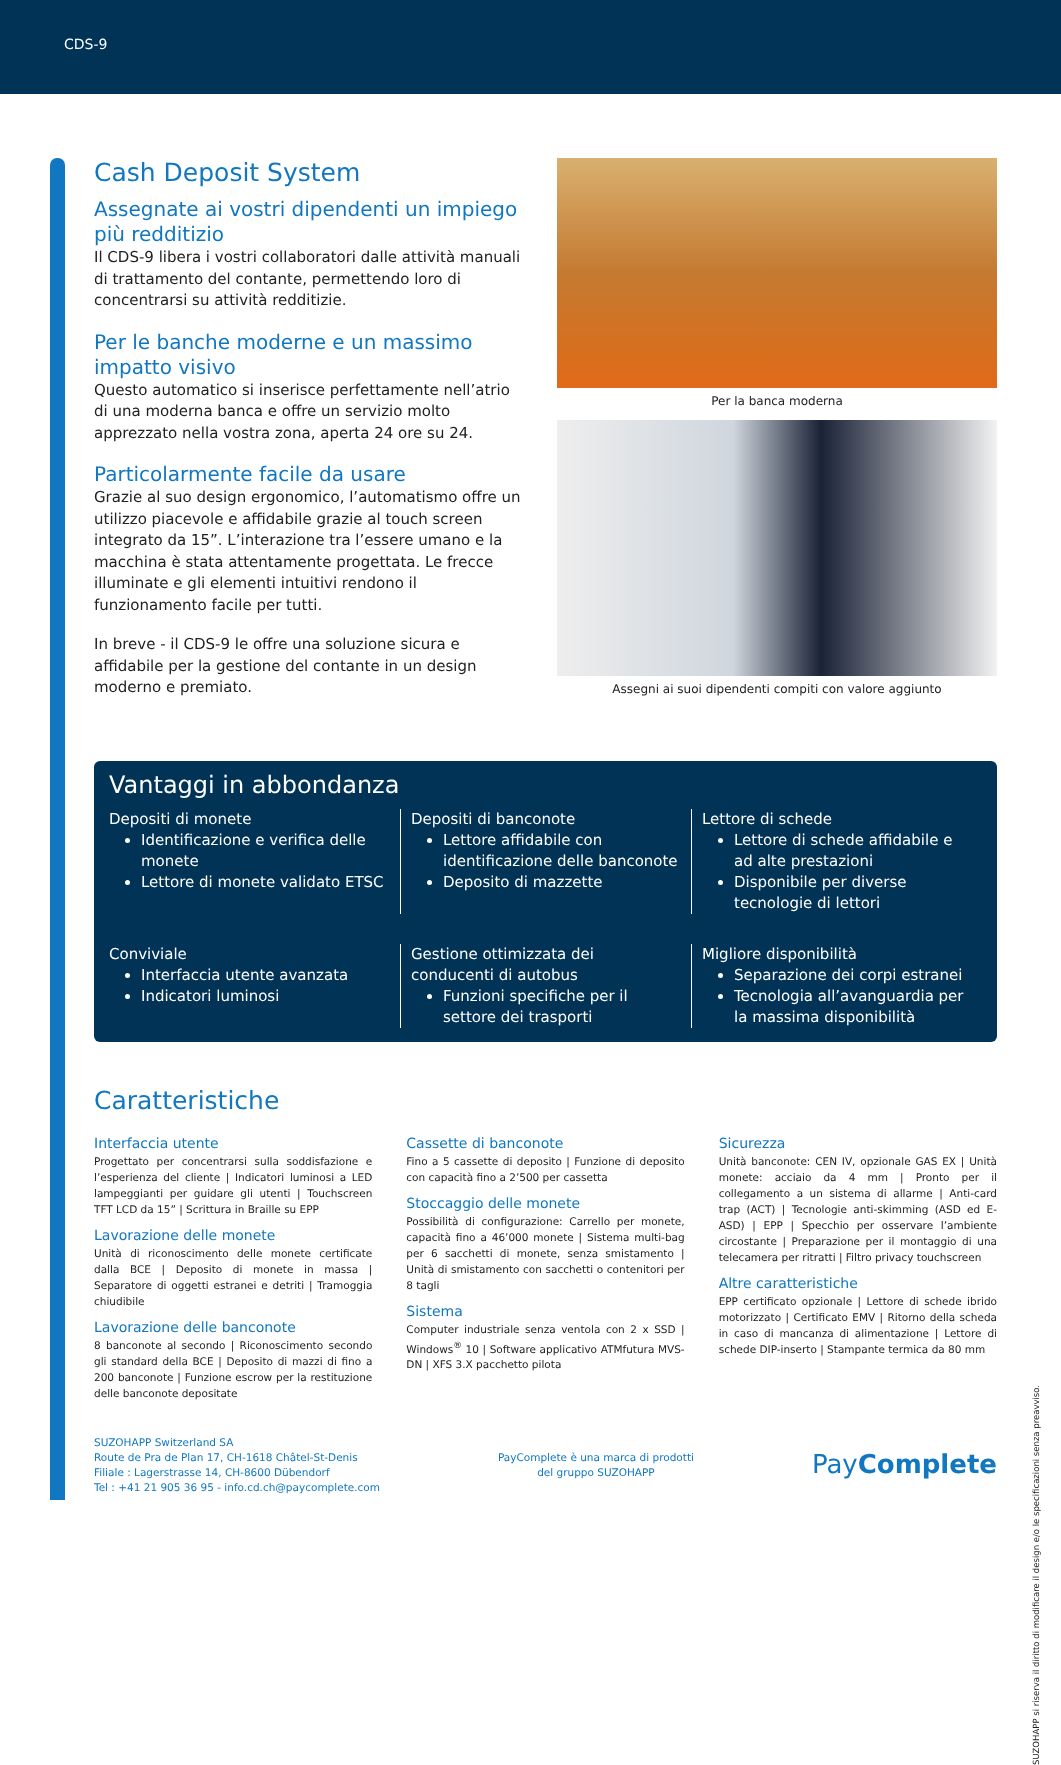CDS-9
Cash Deposit System
Assegnate ai vostri dipendenti un impiego più redditizio
Il CDS-9 libera i vostri collaboratori dalle attività manuali di trattamento del contante, permettendo loro di concentrarsi su attività redditizie.
Per le banche moderne e un massimo impatto visivo
Questo automatico si inserisce perfettamente nell’atrio di una moderna banca e offre un servizio molto apprezzato nella vostra zona, aperta 24 ore su 24.
Particolarmente facile da usare
Grazie al suo design ergonomico, l’automatismo offre un utilizzo piacevole e affidabile grazie al touch screen integrato da 15”. L’interazione tra l’essere umano e la macchina è stata attentamente progettata. Le frecce illuminate e gli elementi intuitivi rendono il funzionamento facile per tutti.
In breve - il CDS-9 le offre una soluzione sicura e affidabile per la gestione del contante in un design moderno e premiato.
Per la banca moderna
Assegni ai suoi dipendenti compiti con valore aggiunto
Vantaggi in abbondanza
Depositi di monete
Identificazione e verifica delle monete
Lettore di monete validato ETSC
Depositi di banconote
Lettore affidabile con identificazione delle banconote
Deposito di mazzette
Lettore di schede
Lettore di schede affidabile e ad alte prestazioni
Disponibile per diverse tecnologie di lettori
Conviviale
Interfaccia utente avanzata
Indicatori luminosi
Gestione ottimizzata dei conducenti di autobus
Funzioni specifiche per il settore dei trasporti
Migliore disponibilità
Separazione dei corpi estranei
Tecnologia all’avanguardia per la massima disponibilità
Caratteristiche
Interfaccia utente
Progettato per concentrarsi sulla soddisfazione e l’esperienza del cliente | Indicatori luminosi a LED lampeggianti per guidare gli utenti | Touchscreen TFT LCD da 15” | Scrittura in Braille su EPP
Lavorazione delle monete
Unità di riconoscimento delle monete certificate dalla BCE | Deposito di monete in massa | Separatore di oggetti estranei e detriti | Tramoggia chiudibile
Lavorazione delle banconote
8 banconote al secondo | Riconoscimento secondo gli standard della BCE | Deposito di mazzi di fino a 200 banconote | Funzione escrow per la restituzione delle banconote depositate
Cassette di banconote
Fino a 5 cassette di deposito | Funzione di deposito con capacità fino a 2’500 per cassetta
Stoccaggio delle monete
Possibilità di configurazione: Carrello per monete, capacità fino a 46’000 monete | Sistema multi-bag per 6 sacchetti di monete, senza smistamento | Unità di smistamento con sacchetti o contenitori per 8 tagli
Sistema
Computer industriale senza ventola con 2 x SSD | Windows<sup>®</sup> 10 | Software applicativo ATMfutura MVS-DN | XFS 3.X pacchetto pilota
Sicurezza
Unità banconote: CEN IV, opzionale GAS EX | Unità monete: acciaio da 4 mm | Pronto per il collegamento a un sistema di allarme | Anti-card trap (ACT) | Tecnologie anti-skimming (ASD ed E-ASD) | EPP | Specchio per osservare l’ambiente circostante | Preparazione per il montaggio di una telecamera per ritratti | Filtro privacy touchscreen
Altre caratteristiche
EPP certificato opzionale | Lettore di schede ibrido motorizzato | Certificato EMV | Ritorno della scheda in caso di mancanza di alimentazione | Lettore di schede DIP-inserto | Stampante termica da 80 mm
SUZOHAPP Switzerland SA
Route de Pra de Plan 17, CH-1618 Châtel-St-Denis
Filiale : Lagerstrasse 14, CH-8600 Dübendorf
Tel : +41 21 905 36 95 - info.cd.ch@paycomplete.com
PayComplete è una marca di prodotti
del gruppo SUZOHAPP
PayComplete
SUZOHAPP si riserva il diritto di modificare il design e/o le specificazioni senza preavviso.